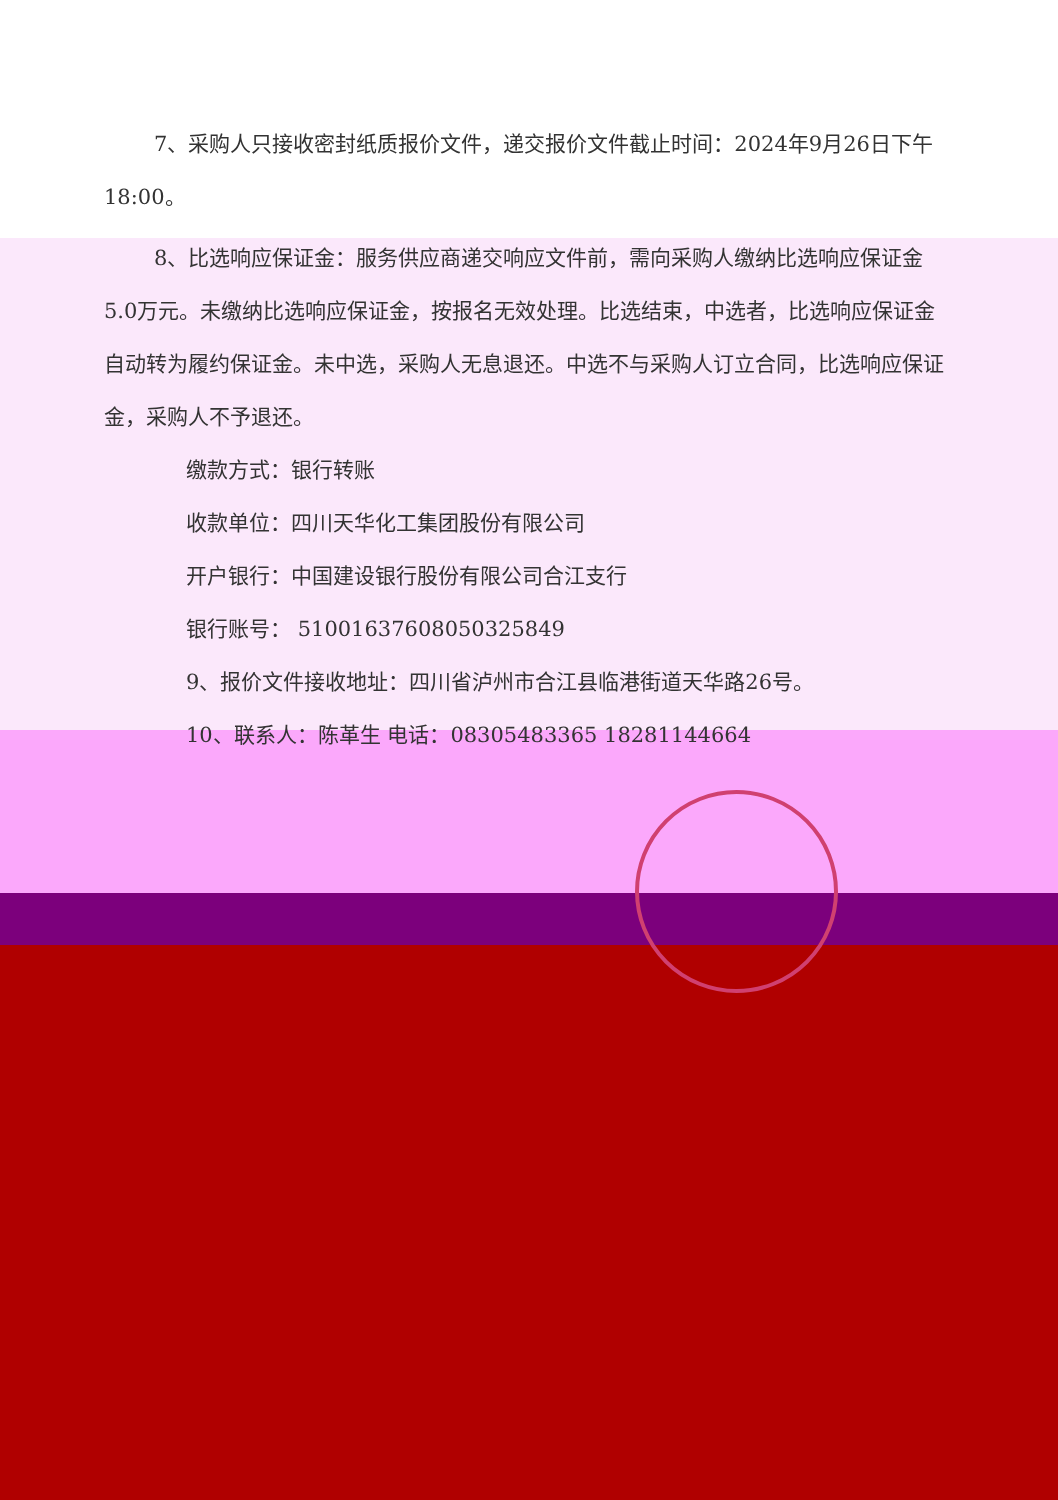7、采购人只接收密封纸质报价文件，递交报价文件截止时间：2024年9月26日下午18:00。
8、比选响应保证金：服务供应商递交响应文件前，需向采购人缴纳比选响应保证金5.0万元。未缴纳比选响应保证金，按报名无效处理。比选结束，中选者，比选响应保证金自动转为履约保证金。未中选，采购人无息退还。中选不与采购人订立合同，比选响应保证金，采购人不予退还。
缴款方式：银行转账
收款单位：四川天华化工集团股份有限公司
开户银行：中国建设银行股份有限公司合江支行
银行账号： 51001637608050325849
9、报价文件接收地址：四川省泸州市合江县临港街道天华路26号。
10、联系人：陈革生 电话：08305483365 18281144664